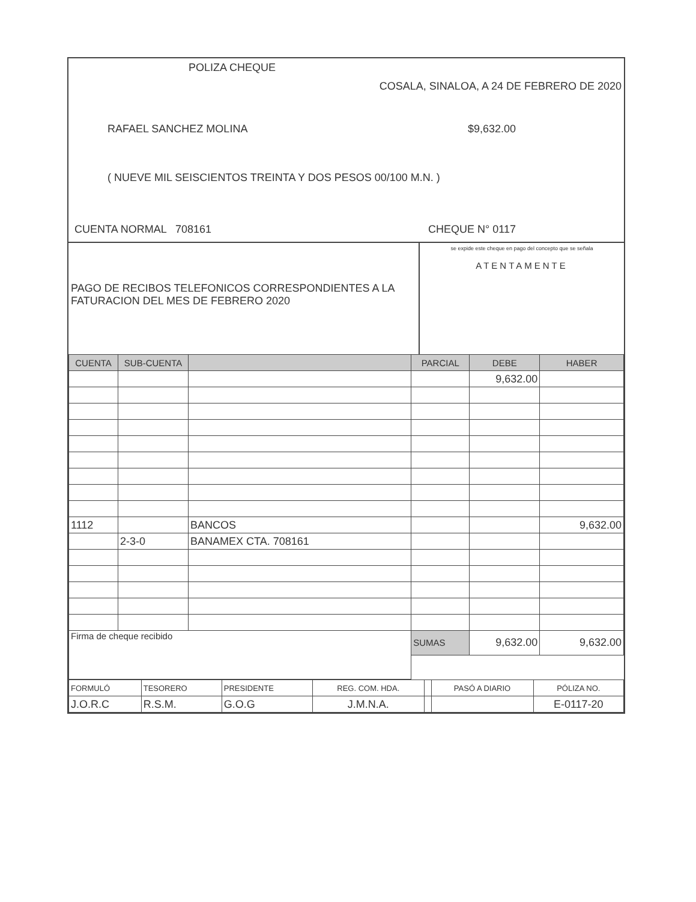POLIZA CHEQUE
COSALA, SINALOA, A 24 DE FEBRERO DE 2020
RAFAEL SANCHEZ MOLINA $9,632.00
( NUEVE MIL SEISCIENTOS TREINTA Y DOS PESOS 00/100 M.N. )
CUENTA NORMAL 708161 CHEQUE N° 0117
PAGO DE RECIBOS TELEFONICOS CORRESPONDIENTES A LA FATURACION DEL MES DE FEBRERO 2020
se expide este cheque en pago del concepto que se señala
ATENTAMENTE
| CUENTA | SUB-CUENTA | | PARCIAL | DEBE | HABER |
| --- | --- | --- | --- | --- | --- |
| | | | | 9,632.00 | |
| 1112 | | BANCOS | | | 9,632.00 |
| | 2-3-0 | BANAMEX CTA. 708161 | | | |
| Firma de cheque recibido | | | SUMAS | 9,632.00 | 9,632.00 |
| FORMULÓ | TESORERO | PRESIDENTE | REG. COM. HDA. | | PASÓ A DIARIO | PÓLIZA NO. |
| J.O.R.C | R.S.M. | G.O.G | J.M.N.A. | | | E-0117-20 |